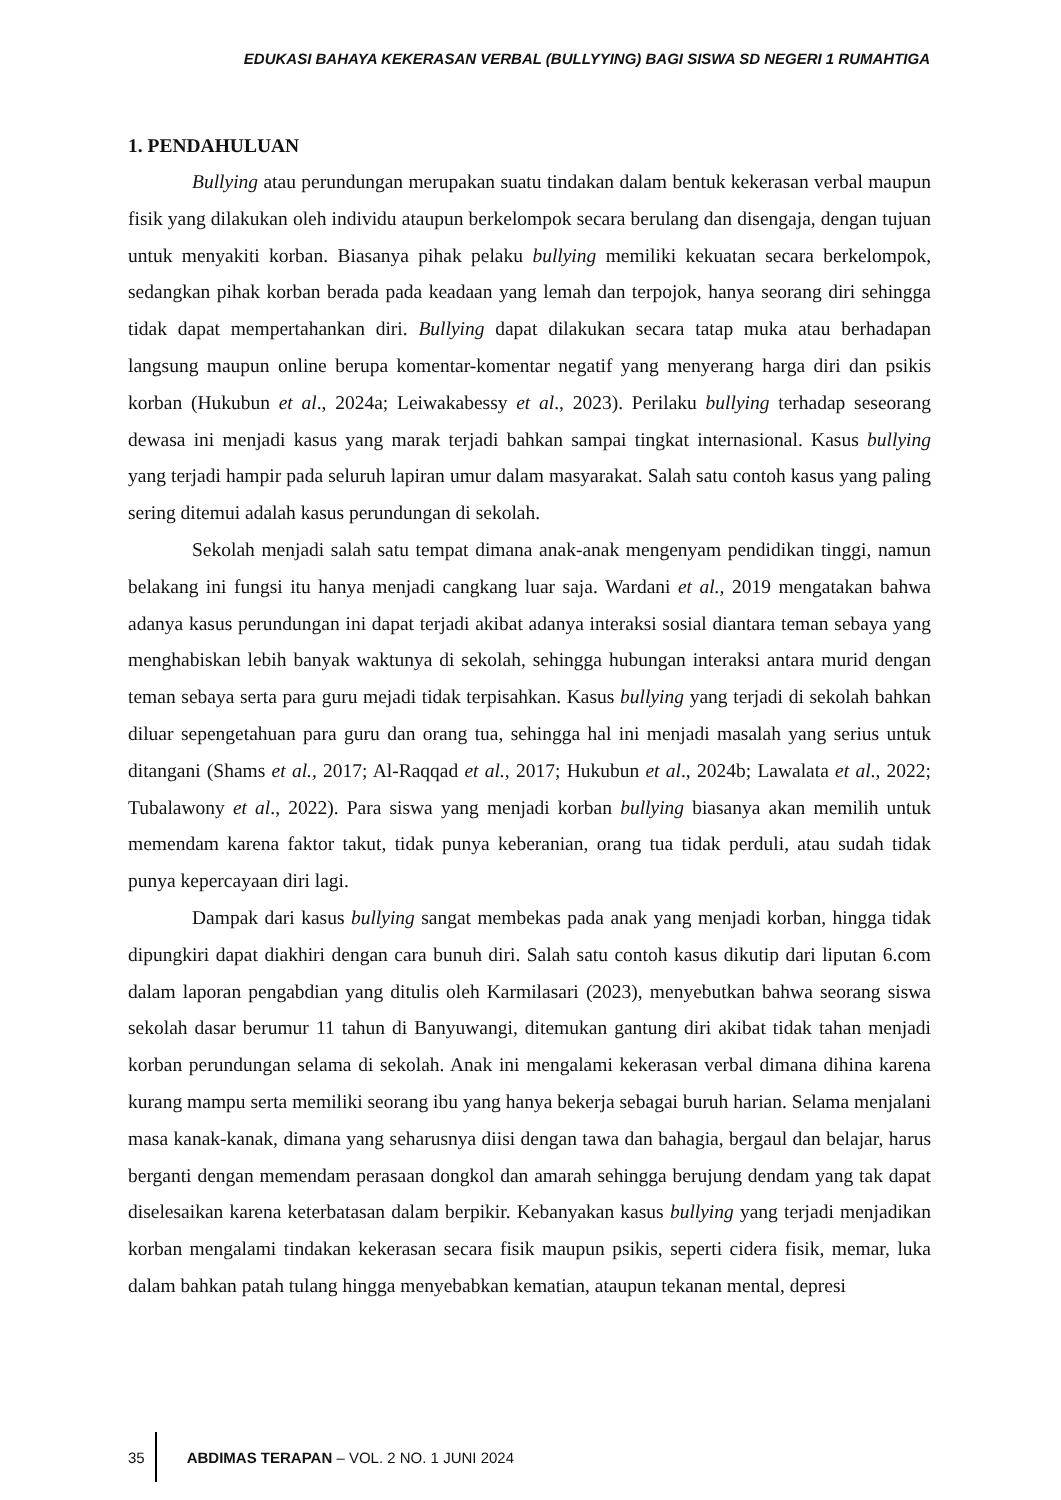EDUKASI BAHAYA KEKERASAN VERBAL (BULLYYING) BAGI SISWA SD NEGERI 1 RUMAHTIGA
1. PENDAHULUAN
Bullying atau perundungan merupakan suatu tindakan dalam bentuk kekerasan verbal maupun fisik yang dilakukan oleh individu ataupun berkelompok secara berulang dan disengaja, dengan tujuan untuk menyakiti korban. Biasanya pihak pelaku bullying memiliki kekuatan secara berkelompok, sedangkan pihak korban berada pada keadaan yang lemah dan terpojok, hanya seorang diri sehingga tidak dapat mempertahankan diri. Bullying dapat dilakukan secara tatap muka atau berhadapan langsung maupun online berupa komentar-komentar negatif yang menyerang harga diri dan psikis korban (Hukubun et al., 2024a; Leiwakabessy et al., 2023). Perilaku bullying terhadap seseorang dewasa ini menjadi kasus yang marak terjadi bahkan sampai tingkat internasional. Kasus bullying yang terjadi hampir pada seluruh lapiran umur dalam masyarakat. Salah satu contoh kasus yang paling sering ditemui adalah kasus perundungan di sekolah.
Sekolah menjadi salah satu tempat dimana anak-anak mengenyam pendidikan tinggi, namun belakang ini fungsi itu hanya menjadi cangkang luar saja. Wardani et al., 2019 mengatakan bahwa adanya kasus perundungan ini dapat terjadi akibat adanya interaksi sosial diantara teman sebaya yang menghabiskan lebih banyak waktunya di sekolah, sehingga hubungan interaksi antara murid dengan teman sebaya serta para guru mejadi tidak terpisahkan. Kasus bullying yang terjadi di sekolah bahkan diluar sepengetahuan para guru dan orang tua, sehingga hal ini menjadi masalah yang serius untuk ditangani (Shams et al., 2017; Al-Raqqad et al., 2017; Hukubun et al., 2024b; Lawalata et al., 2022; Tubalawony et al., 2022). Para siswa yang menjadi korban bullying biasanya akan memilih untuk memendam karena faktor takut, tidak punya keberanian, orang tua tidak perduli, atau sudah tidak punya kepercayaan diri lagi.
Dampak dari kasus bullying sangat membekas pada anak yang menjadi korban, hingga tidak dipungkiri dapat diakhiri dengan cara bunuh diri. Salah satu contoh kasus dikutip dari liputan 6.com dalam laporan pengabdian yang ditulis oleh Karmilasari (2023), menyebutkan bahwa seorang siswa sekolah dasar berumur 11 tahun di Banyuwangi, ditemukan gantung diri akibat tidak tahan menjadi korban perundungan selama di sekolah. Anak ini mengalami kekerasan verbal dimana dihina karena kurang mampu serta memiliki seorang ibu yang hanya bekerja sebagai buruh harian. Selama menjalani masa kanak-kanak, dimana yang seharusnya diisi dengan tawa dan bahagia, bergaul dan belajar, harus berganti dengan memendam perasaan dongkol dan amarah sehingga berujung dendam yang tak dapat diselesaikan karena keterbatasan dalam berpikir. Kebanyakan kasus bullying yang terjadi menjadikan korban mengalami tindakan kekerasan secara fisik maupun psikis, seperti cidera fisik, memar, luka dalam bahkan patah tulang hingga menyebabkan kematian, ataupun tekanan mental, depresi
35
ABDIMAS TERAPAN – VOL. 2 NO. 1 JUNI 2024